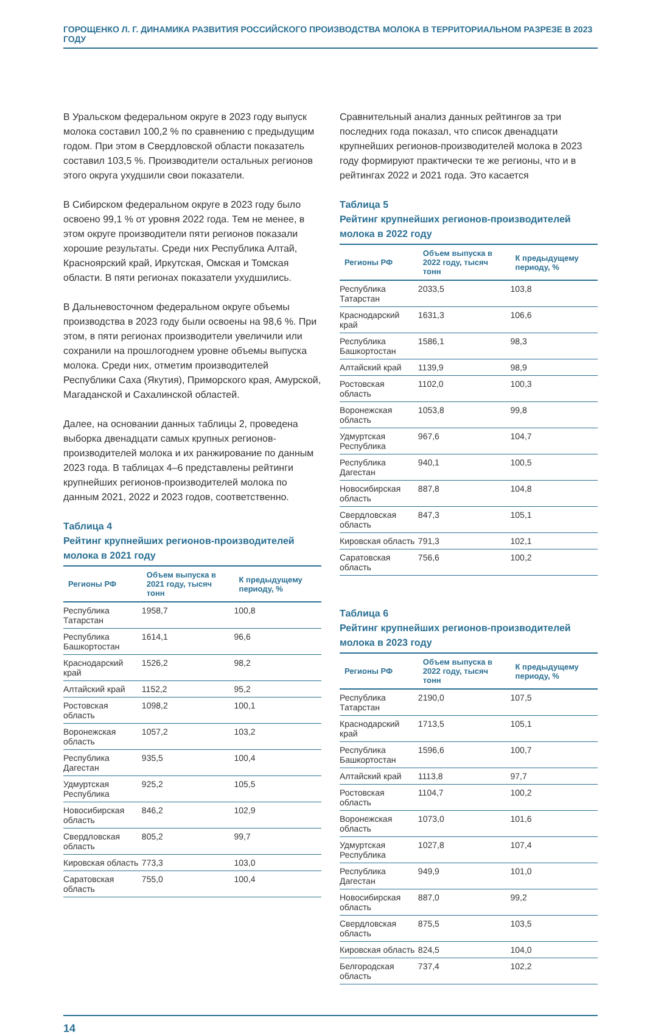ГОРОЩЕНКО Л. Г. ДИНАМИКА РАЗВИТИЯ РОССИЙСКОГО ПРОИЗВОДСТВА МОЛОКА В ТЕРРИТОРИАЛЬНОМ РАЗРЕЗЕ В 2023 ГОДУ
В Уральском федеральном округе в 2023 году выпуск молока составил 100,2 % по сравнению с предыдущим годом. При этом в Свердловской области показатель составил 103,5 %. Производители остальных регионов этого округа ухудшили свои показатели.
В Сибирском федеральном округе в 2023 году было освоено 99,1 % от уровня 2022 года. Тем не менее, в этом округе производители пяти регионов показали хорошие результаты. Среди них Республика Алтай, Красноярский край, Иркутская, Омская и Томская области. В пяти регионах показатели ухудшились.
В Дальневосточном федеральном округе объемы производства в 2023 году были освоены на 98,6 %. При этом, в пяти регионах производители увеличили или сохранили на прошлогоднем уровне объемы выпуска молока. Среди них, отметим производителей Республики Саха (Якутия), Приморского края, Амурской, Магаданской и Сахалинской областей.
Далее, на основании данных таблицы 2, проведена выборка двенадцати самых крупных регионов-производителей молока и их ранжирование по данным 2023 года. В таблицах 4–6 представлены рейтинги крупнейших регионов-производителей молока по данным 2021, 2022 и 2023 годов, соответственно.
Таблица 4
Рейтинг крупнейших регионов-производителей молока в 2021 году
| Регионы РФ | Объем выпуска в 2021 году, тысяч тонн | К предыдущему периоду, % |
| --- | --- | --- |
| Республика Татарстан | 1958,7 | 100,8 |
| Республика Башкортостан | 1614,1 | 96,6 |
| Краснодарский край | 1526,2 | 98,2 |
| Алтайский край | 1152,2 | 95,2 |
| Ростовская область | 1098,2 | 100,1 |
| Воронежская область | 1057,2 | 103,2 |
| Республика Дагестан | 935,5 | 100,4 |
| Удмуртская Республика | 925,2 | 105,5 |
| Новосибирская область | 846,2 | 102,9 |
| Свердловская область | 805,2 | 99,7 |
| Кировская область | 773,3 | 103,0 |
| Саратовская область | 755,0 | 100,4 |
Сравнительный анализ данных рейтингов за три последних года показал, что список двенадцати крупнейших регионов-производителей молока в 2023 году формируют практически те же регионы, что и в рейтингах 2022 и 2021 года. Это касается
Таблица 5
Рейтинг крупнейших регионов-производителей молока в 2022 году
| Регионы РФ | Объем выпуска в 2022 году, тысяч тонн | К предыдущему периоду, % |
| --- | --- | --- |
| Республика Татарстан | 2033,5 | 103,8 |
| Краснодарский край | 1631,3 | 106,6 |
| Республика Башкортостан | 1586,1 | 98,3 |
| Алтайский край | 1139,9 | 98,9 |
| Ростовская область | 1102,0 | 100,3 |
| Воронежская область | 1053,8 | 99,8 |
| Удмуртская Республика | 967,6 | 104,7 |
| Республика Дагестан | 940,1 | 100,5 |
| Новосибирская область | 887,8 | 104,8 |
| Свердловская область | 847,3 | 105,1 |
| Кировская область | 791,3 | 102,1 |
| Саратовская область | 756,6 | 100,2 |
Таблица 6
Рейтинг крупнейших регионов-производителей молока в 2023 году
| Регионы РФ | Объем выпуска в 2022 году, тысяч тонн | К предыдущему периоду, % |
| --- | --- | --- |
| Республика Татарстан | 2190,0 | 107,5 |
| Краснодарский край | 1713,5 | 105,1 |
| Республика Башкортостан | 1596,6 | 100,7 |
| Алтайский край | 1113,8 | 97,7 |
| Ростовская область | 1104,7 | 100,2 |
| Воронежская область | 1073,0 | 101,6 |
| Удмуртская Республика | 1027,8 | 107,4 |
| Республика Дагестан | 949,9 | 101,0 |
| Новосибирская область | 887,0 | 99,2 |
| Свердловская область | 875,5 | 103,5 |
| Кировская область | 824,5 | 104,0 |
| Белгородская область | 737,4 | 102,2 |
14